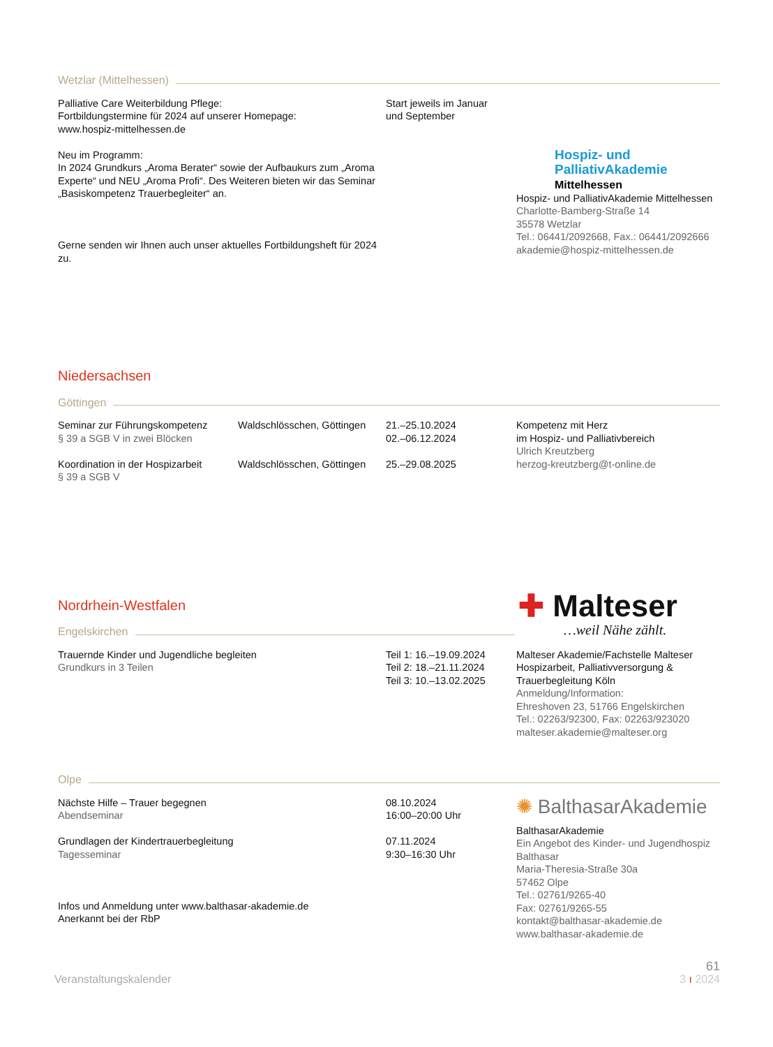Wetzlar (Mittelhessen)
Palliative Care Weiterbildung Pflege:
Fortbildungstermine für 2024 auf unserer Homepage:
www.hospiz-mittelhessen.de
Neu im Programm:
In 2024 Grundkurs „Aroma Berater“ sowie der Aufbaukurs zum „Aroma Experte“ und NEU „Aroma Profi“. Des Weiteren bieten wir das Seminar „Basiskompetenz Trauerbegleiter“ an.
Gerne senden wir Ihnen auch unser aktuelles Fortbildungsheft für 2024 zu.
Start jeweils im Januar
und September
Hospiz- und
PalliativAkademie
Mittelhessen
Hospiz- und PalliativAkademie Mittelhessen
Charlotte-Bamberg-Straße 14
35578 Wetzlar
Tel.: 06441/2092668, Fax.: 06441/2092666
akademie@hospiz-mittelhessen.de
Niedersachsen
Göttingen
Seminar zur Führungskompetenz
§ 39 a SGB V in zwei Blöcken
Koordination in der Hospizarbeit
§ 39 a SGB V
Waldschlösschen, Göttingen
Waldschlösschen, Göttingen
21.–25.10.2024
02.–06.12.2024
25.–29.08.2025
Kompetenz mit Herz
im Hospiz- und Palliativbereich
Ulrich Kreutzberg
herzog-kreutzberg@t-online.de
Nordrhein-Westfalen
Engelskirchen
✚ Malteser
…weil Nähe zählt.
Trauernde Kinder und Jugendliche begleiten
Grundkurs in 3 Teilen
Teil 1: 16.–19.09.2024
Teil 2: 18.–21.11.2024
Teil 3: 10.–13.02.2025
Malteser Akademie/Fachstelle Malteser Hospizarbeit, Palliativversorgung & Trauerbegleitung Köln
Anmeldung/Information:
Ehreshoven 23, 51766 Engelskirchen
Tel.: 02263/92300, Fax: 02263/923020
malteser.akademie@malteser.org
Olpe
Nächste Hilfe – Trauer begegnen
Abendseminar
Grundlagen der Kindertrauerbegleitung
Tagesseminar
Infos und Anmeldung unter www.balthasar-akademie.de
Anerkannt bei der RbP
08.10.2024
16:00–20:00 Uhr
07.11.2024
9:30–16:30 Uhr
✺ BalthasarAkademie
BalthasarAkademie
Ein Angebot des Kinder- und Jugendhospiz Balthasar
Maria-Theresia-Straße 30a
57462 Olpe
Tel.: 02761/9265-40
Fax: 02761/9265-55
kontakt@balthasar-akademie.de
www.balthasar-akademie.de
61
Veranstaltungskalender 3 ı 2024